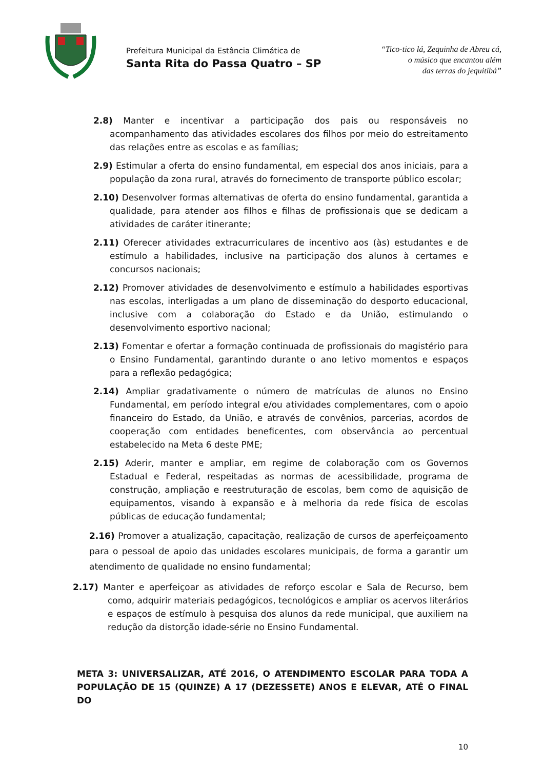Prefeitura Municipal da Estância Climática de
Santa Rita do Passa Quatro – SP
“Tico-tico lá, Zequinha de Abreu cá,
o músico que encantou além
das terras do jequitibá”
2.8) Manter e incentivar a participação dos pais ou responsáveis no acompanhamento das atividades escolares dos filhos por meio do estreitamento das relações entre as escolas e as famílias;
2.9) Estimular a oferta do ensino fundamental, em especial dos anos iniciais, para a população da zona rural, através do fornecimento de transporte público escolar;
2.10) Desenvolver formas alternativas de oferta do ensino fundamental, garantida a qualidade, para atender aos filhos e filhas de profissionais que se dedicam a atividades de caráter itinerante;
2.11) Oferecer atividades extracurriculares de incentivo aos (às) estudantes e de estímulo a habilidades, inclusive na participação dos alunos à certames e concursos nacionais;
2.12) Promover atividades de desenvolvimento e estímulo a habilidades esportivas nas escolas, interligadas a um plano de disseminação do desporto educacional, inclusive com a colaboração do Estado e da União, estimulando o desenvolvimento esportivo nacional;
2.13) Fomentar e ofertar a formação continuada de profissionais do magistério para o Ensino Fundamental, garantindo durante o ano letivo momentos e espaços para a reflexão pedagógica;
2.14) Ampliar gradativamente o número de matrículas de alunos no Ensino Fundamental, em período integral e/ou atividades complementares, com o apoio financeiro do Estado, da União, e através de convênios, parcerias, acordos de cooperação com entidades beneficentes, com observância ao percentual estabelecido na Meta 6 deste PME;
2.15) Aderir, manter e ampliar, em regime de colaboração com os Governos Estadual e Federal, respeitadas as normas de acessibilidade, programa de construção, ampliação e reestruturação de escolas, bem como de aquisição de equipamentos, visando à expansão e à melhoria da rede física de escolas públicas de educação fundamental;
2.16) Promover a atualização, capacitação, realização de cursos de aperfeiçoamento para o pessoal de apoio das unidades escolares municipais, de forma a garantir um atendimento de qualidade no ensino fundamental;
2.17) Manter e aperfeiçoar as atividades de reforço escolar e Sala de Recurso, bem como, adquirir materiais pedagógicos, tecnológicos e ampliar os acervos literários e espaços de estímulo à pesquisa dos alunos da rede municipal, que auxiliem na redução da distorção idade-série no Ensino Fundamental.
META 3: UNIVERSALIZAR, ATÉ 2016, O ATENDIMENTO ESCOLAR PARA TODA A POPULAÇÃO DE 15 (QUINZE) A 17 (DEZESSETE) ANOS E ELEVAR, ATÉ O FINAL DO
10